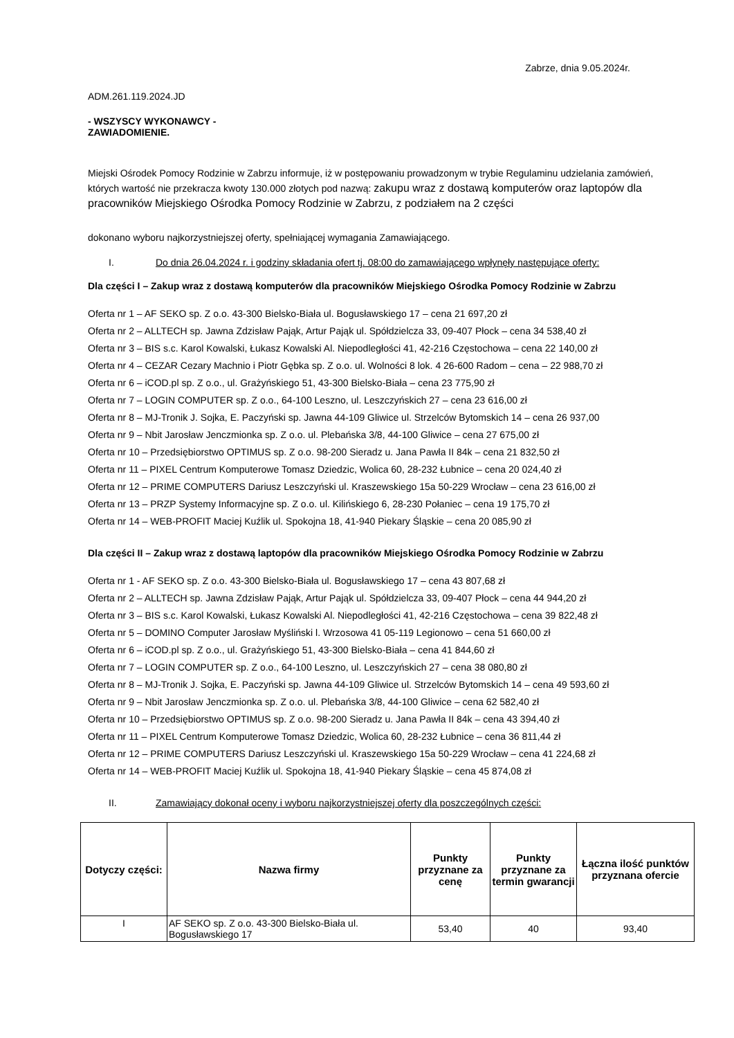Zabrze, dnia 9.05.2024r.
ADM.261.119.2024.JD
- WSZYSCY WYKONAWCY -
ZAWIADOMIENIE.
Miejski Ośrodek Pomocy Rodzinie w Zabrzu informuje, iż w postępowaniu prowadzonym w trybie Regulaminu udzielania zamówień, których wartość nie przekracza kwoty 130.000 złotych pod nazwą: zakupu wraz z dostawą komputerów oraz laptopów dla pracowników Miejskiego Ośrodka Pomocy Rodzinie w Zabrzu, z podziałem na 2 części
dokonano wyboru najkorzystniejszej oferty, spełniającej wymagania Zamawiającego.
I. Do dnia 26.04.2024 r. i godziny składania ofert tj. 08:00 do zamawiającego wpłynęły następujące oferty:
Dla części I – Zakup wraz z dostawą komputerów dla pracowników Miejskiego Ośrodka Pomocy Rodzinie w Zabrzu
Oferta nr 1 – AF SEKO sp. Z o.o. 43-300 Bielsko-Biała ul. Bogusławskiego 17 – cena 21 697,20 zł
Oferta nr 2 – ALLTECH sp. Jawna Zdzisław Pająk, Artur Pająk ul. Spółdzielcza 33, 09-407 Płock – cena 34 538,40 zł
Oferta nr 3 – BIS s.c. Karol Kowalski, Łukasz Kowalski Al. Niepodległości 41, 42-216 Częstochowa – cena 22 140,00 zł
Oferta nr 4 – CEZAR Cezary Machnio i Piotr Gębka sp. Z o.o. ul. Wolności 8 lok. 4 26-600 Radom – cena – 22 988,70 zł
Oferta nr 6 – iCOD.pl sp. Z o.o., ul. Grażyńskiego 51, 43-300 Bielsko-Biała – cena 23 775,90 zł
Oferta nr 7 – LOGIN COMPUTER sp. Z o.o., 64-100 Leszno, ul. Leszczyńskich 27 – cena 23 616,00 zł
Oferta nr 8 – MJ-Tronik J. Sojka, E. Paczyński sp. Jawna 44-109 Gliwice ul. Strzelców Bytomskich 14 – cena 26 937,00
Oferta nr 9 – Nbit Jarosław Jenczmionka sp. Z o.o. ul. Plebańska 3/8, 44-100 Gliwice – cena 27 675,00 zł
Oferta nr 10 – Przedsiębiorstwo OPTIMUS sp. Z o.o. 98-200 Sieradz u. Jana Pawła II 84k – cena 21 832,50 zł
Oferta nr 11 – PIXEL Centrum Komputerowe Tomasz Dziedzic, Wolica 60, 28-232 Łubnice – cena 20 024,40 zł
Oferta nr 12 – PRIME COMPUTERS Dariusz Leszczyński ul. Kraszewskiego 15a 50-229 Wrocław – cena 23 616,00 zł
Oferta nr 13 – PRZP Systemy Informacyjne sp. Z o.o. ul. Kilińskiego 6, 28-230 Połaniec – cena 19 175,70 zł
Oferta nr 14 – WEB-PROFIT Maciej Kuźlik ul. Spokojna 18, 41-940 Piekary Śląskie – cena 20 085,90 zł
Dla części II – Zakup wraz z dostawą laptopów dla pracowników Miejskiego Ośrodka Pomocy Rodzinie w Zabrzu
Oferta nr 1 - AF SEKO sp. Z o.o. 43-300 Bielsko-Biała ul. Bogusławskiego 17 – cena 43 807,68 zł
Oferta nr 2 – ALLTECH sp. Jawna Zdzisław Pająk, Artur Pająk ul. Spółdzielcza 33, 09-407 Płock – cena 44 944,20 zł
Oferta nr 3 – BIS s.c. Karol Kowalski, Łukasz Kowalski Al. Niepodległości 41, 42-216 Częstochowa – cena 39 822,48 zł
Oferta nr 5 – DOMINO Computer Jarosław Myśliński l. Wrzosowa 41 05-119 Legionowo – cena 51 660,00 zł
Oferta nr 6 – iCOD.pl sp. Z o.o., ul. Grażyńskiego 51, 43-300 Bielsko-Biała – cena 41 844,60 zł
Oferta nr 7 – LOGIN COMPUTER sp. Z o.o., 64-100 Leszno, ul. Leszczyńskich 27 – cena 38 080,80 zł
Oferta nr 8 – MJ-Tronik J. Sojka, E. Paczyński sp. Jawna 44-109 Gliwice ul. Strzelców Bytomskich 14 – cena 49 593,60 zł
Oferta nr 9 – Nbit Jarosław Jenczmionka sp. Z o.o. ul. Plebańska 3/8, 44-100 Gliwice – cena 62 582,40 zł
Oferta nr 10 – Przedsiębiorstwo OPTIMUS sp. Z o.o. 98-200 Sieradz u. Jana Pawła II 84k – cena 43 394,40 zł
Oferta nr 11 – PIXEL Centrum Komputerowe Tomasz Dziedzic, Wolica 60, 28-232 Łubnice – cena 36 811,44 zł
Oferta nr 12 – PRIME COMPUTERS Dariusz Leszczyński ul. Kraszewskiego 15a 50-229 Wrocław – cena 41 224,68 zł
Oferta nr 14 – WEB-PROFIT Maciej Kuźlik ul. Spokojna 18, 41-940 Piekary Śląskie – cena 45 874,08 zł
II. Zamawiający dokonał oceny i wyboru najkorzystniejszej oferty dla poszczególnych części:
| Dotyczy części: | Nazwa firmy | Punkty przyznane za cenę | Punkty przyznane za termin gwarancji | Łączna ilość punktów przyznana ofercie |
| --- | --- | --- | --- | --- |
| I | AF SEKO sp. Z o.o. 43-300 Bielsko-Biała ul. Bogusławskiego 17 | 53,40 | 40 | 93,40 |